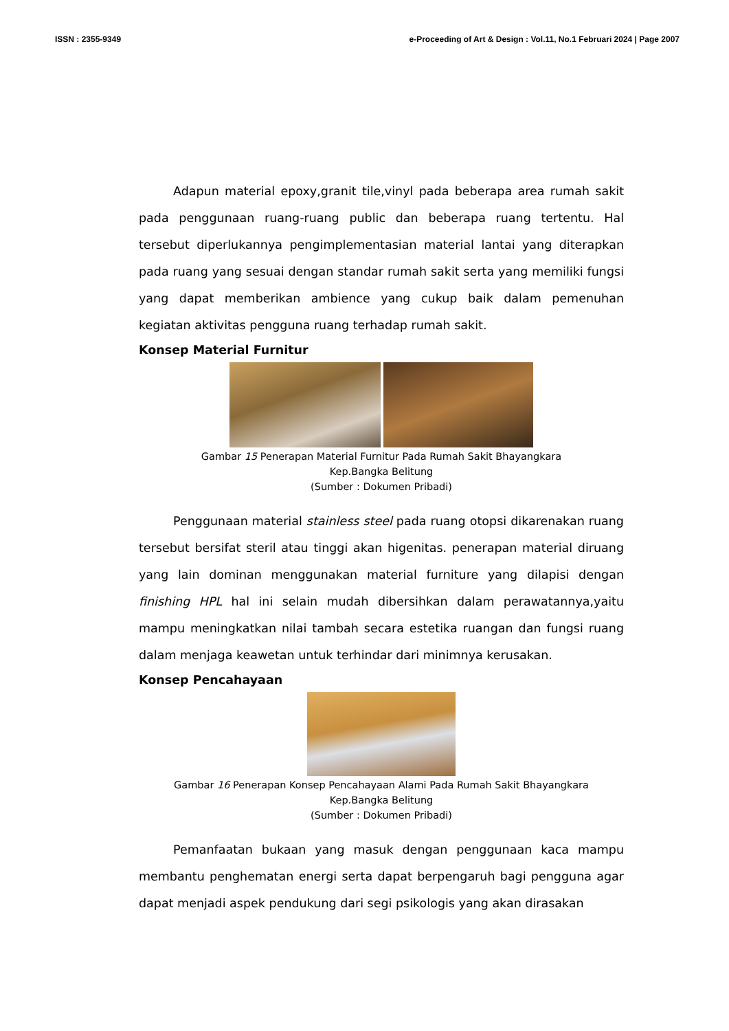ISSN : 2355-9349 e-Proceeding of Art & Design : Vol.11, No.1 Februari 2024 | Page 2007
Adapun material epoxy,granit tile,vinyl pada beberapa area rumah sakit pada penggunaan ruang-ruang public dan beberapa ruang tertentu. Hal tersebut diperlukannya pengimplementasian material lantai yang diterapkan pada ruang yang sesuai dengan standar rumah sakit serta yang memiliki fungsi yang dapat memberikan ambience yang cukup baik dalam pemenuhan kegiatan aktivitas pengguna ruang terhadap rumah sakit.
Konsep Material Furnitur
Gambar 15 Penerapan Material Furnitur Pada Rumah Sakit Bhayangkara
Kep.Bangka Belitung
(Sumber : Dokumen Pribadi)
Penggunaan material stainless steel pada ruang otopsi dikarenakan ruang tersebut bersifat steril atau tinggi akan higenitas. penerapan material diruang yang lain dominan menggunakan material furniture yang dilapisi dengan finishing HPL hal ini selain mudah dibersihkan dalam perawatannya,yaitu mampu meningkatkan nilai tambah secara estetika ruangan dan fungsi ruang dalam menjaga keawetan untuk terhindar dari minimnya kerusakan.
Konsep Pencahayaan
Gambar 16 Penerapan Konsep Pencahayaan Alami Pada Rumah Sakit Bhayangkara
Kep.Bangka Belitung
(Sumber : Dokumen Pribadi)
Pemanfaatan bukaan yang masuk dengan penggunaan kaca mampu membantu penghematan energi serta dapat berpengaruh bagi pengguna agar dapat menjadi aspek pendukung dari segi psikologis yang akan dirasakan